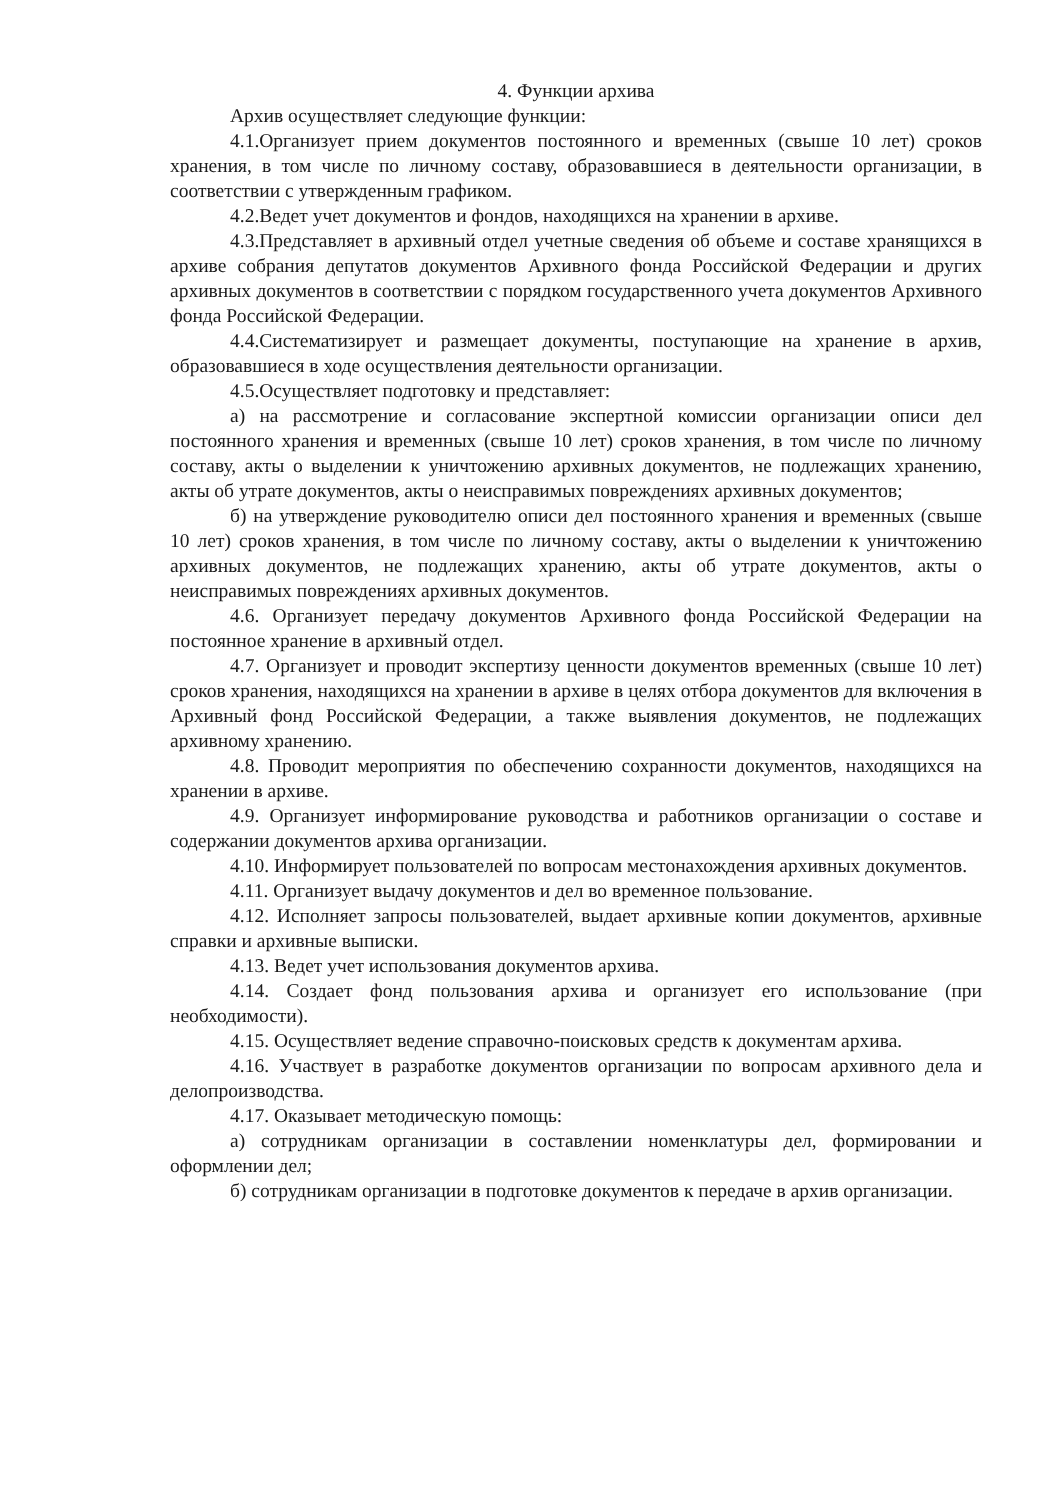4. Функции архива
Архив осуществляет следующие функции:
4.1.Организует прием документов постоянного и временных (свыше 10 лет) сроков хранения, в том числе по личному составу, образовавшиеся в деятельности организации, в соответствии с утвержденным графиком.
4.2.Ведет учет документов и фондов, находящихся на хранении в архиве.
4.3.Представляет в архивный отдел учетные сведения об объеме и составе хранящихся в архиве собрания депутатов документов Архивного фонда Российской Федерации и других архивных документов в соответствии с порядком государственного учета документов Архивного фонда Российской Федерации.
4.4.Систематизирует и размещает документы, поступающие на хранение в архив, образовавшиеся в ходе осуществления деятельности организации.
4.5.Осуществляет подготовку и представляет:
а) на рассмотрение и согласование экспертной комиссии организации описи дел постоянного хранения и временных (свыше 10 лет) сроков хранения, в том числе по личному составу, акты о выделении к уничтожению архивных документов, не подлежащих хранению, акты об утрате документов, акты о неисправимых повреждениях архивных документов;
б) на утверждение руководителю описи дел постоянного хранения и временных (свыше 10 лет) сроков хранения, в том числе по личному составу, акты о выделении к уничтожению архивных документов, не подлежащих хранению, акты об утрате документов, акты о неисправимых повреждениях архивных документов.
4.6. Организует передачу документов Архивного фонда Российской Федерации на постоянное хранение в архивный отдел.
4.7. Организует и проводит экспертизу ценности документов временных (свыше 10 лет) сроков хранения, находящихся на хранении в архиве в целях отбора документов для включения в Архивный фонд Российской Федерации, а также выявления документов, не подлежащих архивному хранению.
4.8. Проводит мероприятия по обеспечению сохранности документов, находящихся на хранении в архиве.
4.9. Организует информирование руководства и работников организации о составе и содержании документов архива организации.
4.10. Информирует пользователей по вопросам местонахождения архивных документов.
4.11. Организует выдачу документов и дел во временное пользование.
4.12. Исполняет запросы пользователей, выдает архивные копии документов, архивные справки и архивные выписки.
4.13. Ведет учет использования документов архива.
4.14. Создает фонд пользования архива и организует его использование (при необходимости).
4.15. Осуществляет ведение справочно-поисковых средств к документам архива.
4.16. Участвует в разработке документов организации по вопросам архивного дела и делопроизводства.
4.17. Оказывает методическую помощь:
а) сотрудникам организации в составлении номенклатуры дел, формировании и оформлении дел;
б) сотрудникам организации в подготовке документов к передаче в архив организации.